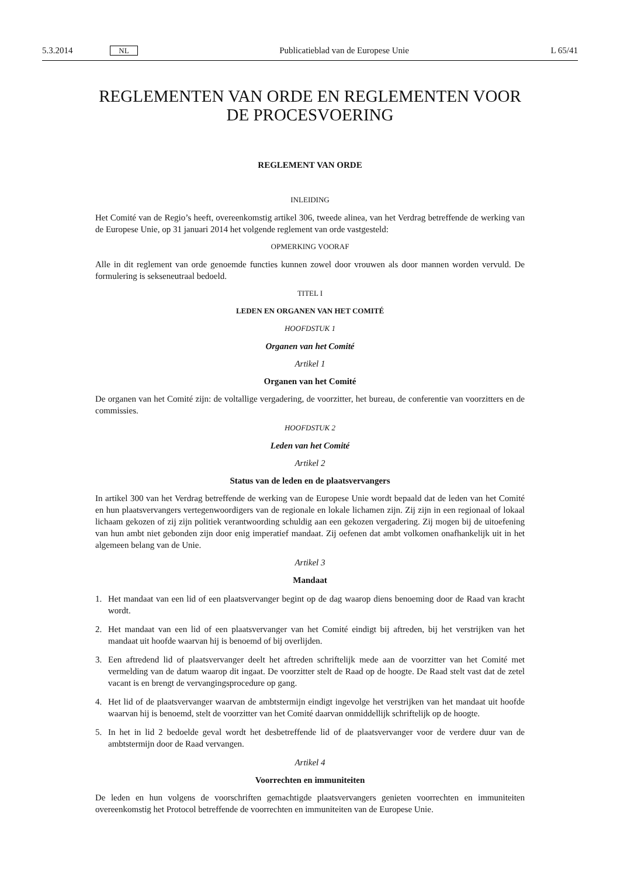5.3.2014 NL Publicatieblad van de Europese Unie L 65/41
REGLEMENTEN VAN ORDE EN REGLEMENTEN VOOR DE PROCESVOERING
REGLEMENT VAN ORDE
INLEIDING
Het Comité van de Regio’s heeft, overeenkomstig artikel 306, tweede alinea, van het Verdrag betreffende de werking van de Europese Unie, op 31 januari 2014 het volgende reglement van orde vastgesteld:
OPMERKING VOORAF
Alle in dit reglement van orde genoemde functies kunnen zowel door vrouwen als door mannen worden vervuld. De formulering is sekseneutraal bedoeld.
TITEL I
LEDEN EN ORGANEN VAN HET COMITÉ
HOOFDSTUK 1
Organen van het Comité
Artikel 1
Organen van het Comité
De organen van het Comité zijn: de voltallige vergadering, de voorzitter, het bureau, de conferentie van voorzitters en de commissies.
HOOFDSTUK 2
Leden van het Comité
Artikel 2
Status van de leden en de plaatsvervangers
In artikel 300 van het Verdrag betreffende de werking van de Europese Unie wordt bepaald dat de leden van het Comité en hun plaatsvervangers vertegenwoordigers van de regionale en lokale lichamen zijn. Zij zijn in een regionaal of lokaal lichaam gekozen of zij zijn politiek verantwoording schuldig aan een gekozen vergadering. Zij mogen bij de uitoefening van hun ambt niet gebonden zijn door enig imperatief mandaat. Zij oefenen dat ambt volkomen onafhankelijk uit in het algemeen belang van de Unie.
Artikel 3
Mandaat
1. Het mandaat van een lid of een plaatsvervanger begint op de dag waarop diens benoeming door de Raad van kracht wordt.
2. Het mandaat van een lid of een plaatsvervanger van het Comité eindigt bij aftreden, bij het verstrijken van het mandaat uit hoofde waarvan hij is benoemd of bij overlijden.
3. Een aftredend lid of plaatsvervanger deelt het aftreden schriftelijk mede aan de voorzitter van het Comité met vermelding van de datum waarop dit ingaat. De voorzitter stelt de Raad op de hoogte. De Raad stelt vast dat de zetel vacant is en brengt de vervangingsprocedure op gang.
4. Het lid of de plaatsvervanger waarvan de ambtstermijn eindigt ingevolge het verstrijken van het mandaat uit hoofde waarvan hij is benoemd, stelt de voorzitter van het Comité daarvan onmiddellijk schriftelijk op de hoogte.
5. In het in lid 2 bedoelde geval wordt het desbetreffende lid of de plaatsvervanger voor de verdere duur van de ambtstermijn door de Raad vervangen.
Artikel 4
Voorrechten en immuniteiten
De leden en hun volgens de voorschriften gemachtigde plaatsvervangers genieten voorrechten en immuniteiten overeenkomstig het Protocol betreffende de voorrechten en immuniteiten van de Europese Unie.